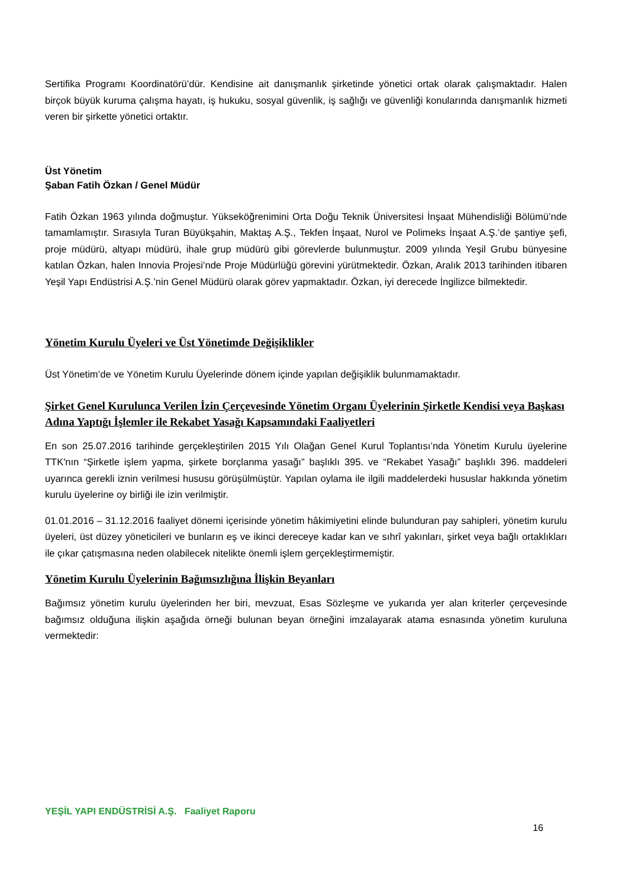Sertifika Programı Koordinatörü’dür. Kendisine ait danışmanlık şirketinde yönetici ortak olarak çalışmaktadır. Halen birçok büyük kuruma çalışma hayatı, iş hukuku, sosyal güvenlik, iş sağlığı ve güvenliği konularında danışmanlık hizmeti veren bir şirkette yönetici ortaktır.
Üst Yönetim
Şaban Fatih Özkan / Genel Müdür
Fatih Özkan 1963 yılında doğmuştur. Yükseköğrenimini Orta Doğu Teknik Üniversitesi İnşaat Mühendisliği Bölümü’nde tamamlamıştır. Sırasıyla Turan Büyükşahin, Maktaş A.Ş., Tekfen İnşaat, Nurol ve Polimeks İnşaat A.Ş.’de şantiye şefi, proje müdürü, altyapı müdürü, ihale grup müdürü gibi görevlerde bulunmuştur. 2009 yılında Yeşil Grubu bünyesine katılan Özkan, halen Innovia Projesi’nde Proje Müdürlüğü görevini yürütmektedir. Özkan, Aralık 2013 tarihinden itibaren Yeşil Yapı Endüstrisi A.Ş.’nin Genel Müdürü olarak görev yapmaktadır. Özkan, iyi derecede İngilizce bilmektedir.
Yönetim Kurulu Üyeleri ve Üst Yönetimde Değişiklikler
Üst Yönetim’de ve Yönetim Kurulu Üyelerinde dönem içinde yapılan değişiklik bulunmamaktadır.
Şirket Genel Kurulunca Verilen İzin Çerçevesinde Yönetim Organı Üyelerinin Şirketle Kendisi veya Başkası Adına Yaptığı İşlemler ile Rekabet Yasağı Kapsamındaki Faaliyetleri
En son 25.07.2016 tarihinde gerçekleştirilen 2015 Yılı Olağan Genel Kurul Toplantısı’nda Yönetim Kurulu üyelerine TTK'nın “Şirketle işlem yapma, şirkete borçlanma yasağı” başlıklı 395. ve “Rekabet Yasağı” başlıklı 396. maddeleri uyarınca gerekli iznin verilmesi hususu görüşülmüştür. Yapılan oylama ile ilgili maddelerdeki hususlar hakkında yönetim kurulu üyelerine oy birliği ile izin verilmiştir.
01.01.2016 – 31.12.2016 faaliyet dönemi içerisinde yönetim hâkimiyetini elinde bulunduran pay sahipleri, yönetim kurulu üyeleri, üst düzey yöneticileri ve bunların eş ve ikinci dereceye kadar kan ve sıhrî yakınları, şirket veya bağlı ortaklıkları ile çıkar çatışmasına neden olabilecek nitelikte önemli işlem gerçekleştirmemiştir.
Yönetim Kurulu Üyelerinin Bağımsızlığına İlişkin Beyanları
Bağımsız yönetim kurulu üyelerinden her biri, mevzuat, Esas Sözleşme ve yukarıda yer alan kriterler çerçevesinde bağımsız olduğuna ilişkin aşağıda örneği bulunan beyan örneğini imzalayarak atama esnasında yönetim kuruluna vermektedir:
YEŞİL YAPI ENDÜSTRİSİ A.Ş. Faaliyet Raporu
16